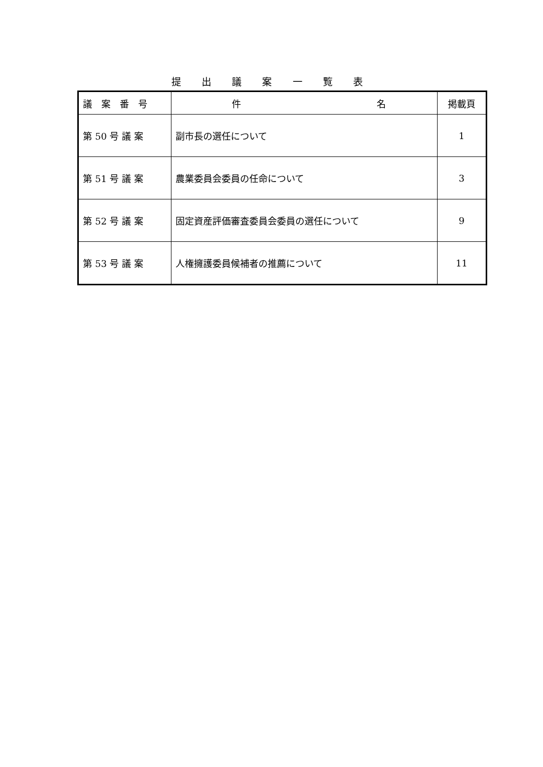提 出 議 案 一 覧 表
| 議 案 番 号 | 件 名 | 掲載頁 |
| --- | --- | --- |
| 第 50 号 議 案 | 副市長の選任について | 1 |
| 第 51 号 議 案 | 農業委員会委員の任命について | 3 |
| 第 52 号 議 案 | 固定資産評価審査委員会委員の選任について | 9 |
| 第 53 号 議 案 | 人権擁護委員候補者の推薦について | 11 |